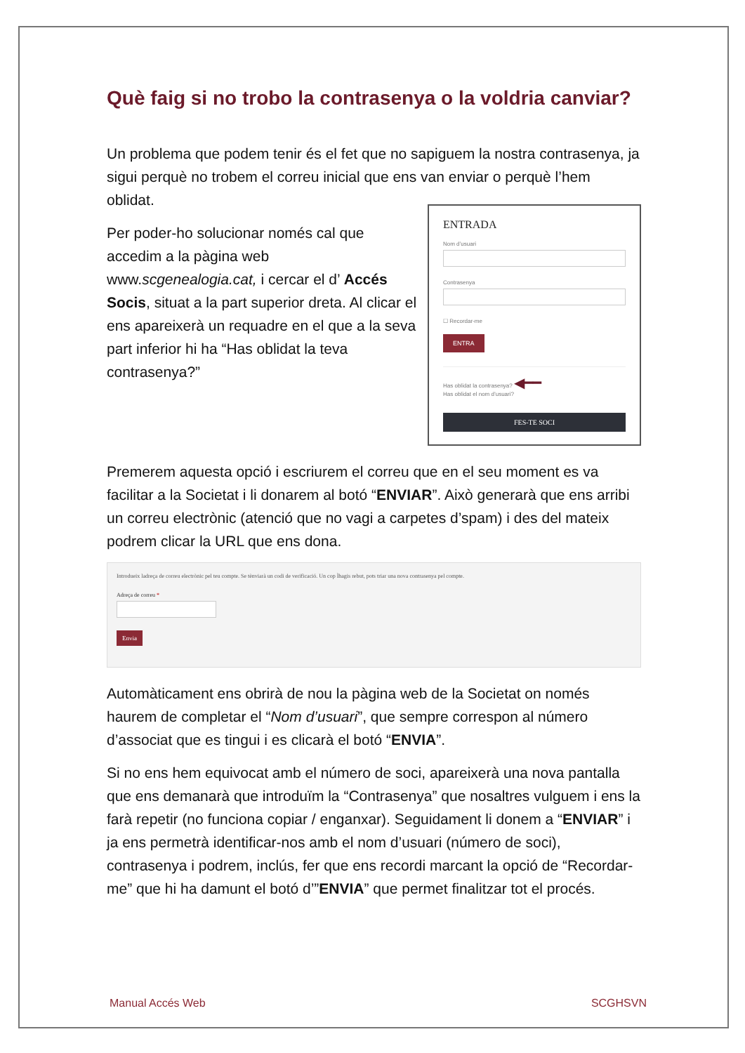Què faig si no trobo la contrasenya o la voldria canviar?
Un problema que podem tenir és el fet que no sapiguem la nostra contrasenya, ja sigui perquè no trobem el correu inicial que ens van enviar o perquè l’hem oblidat.
ENTRADA
Nom d’usuari
Contrasenya
☐ Recordar-me
ENTRA
Has oblidat la contrasenya? ◀━━
Has oblidat el nom d’usuari?
FES-TE SOCI
Per poder-ho solucionar només cal que accedim a la pàgina web www.scgenealogia.cat, i cercar el d’ Accés Socis, situat a la part superior dreta. Al clicar el ens apareixerà un requadre en el que a la seva part inferior hi ha “Has oblidat la teva contrasenya?”
Premerem aquesta opció i escriurem el correu que en el seu moment es va facilitar a la Societat i li donarem al botó “ENVIAR”. Això generarà que ens arribi un correu electrònic (atenció que no vagi a carpetes d’spam) i des del mateix podrem clicar la URL que ens dona.
Introdueix ladreça de correu electrònic pel teu compte. Se tènviarà un codi de verificació. Un cop Ìhagis rebut, pots triar una nova contrasenya pel compte.
Adreça de correu *
Envia
Automàticament ens obrirà de nou la pàgina web de la Societat on només haurem de completar el “Nom d’usuari”, que sempre correspon al número d’associat que es tingui i es clicarà el botó “ENVIA”.
Si no ens hem equivocat amb el número de soci, apareixerà una nova pantalla que ens demanarà que introduïm la “Contrasenya” que nosaltres vulguem i ens la farà repetir (no funciona copiar / enganxar). Seguidament li donem a “ENVIAR” i ja ens permetrà identificar-nos amb el nom d’usuari (número de soci), contrasenya i podrem, inclús, fer que ens recordi marcant la opció de “Recordar-me” que hi ha damunt el botó d’”ENVIA” que permet finalitzar tot el procés.
Manual Accés Web SCGHSVN